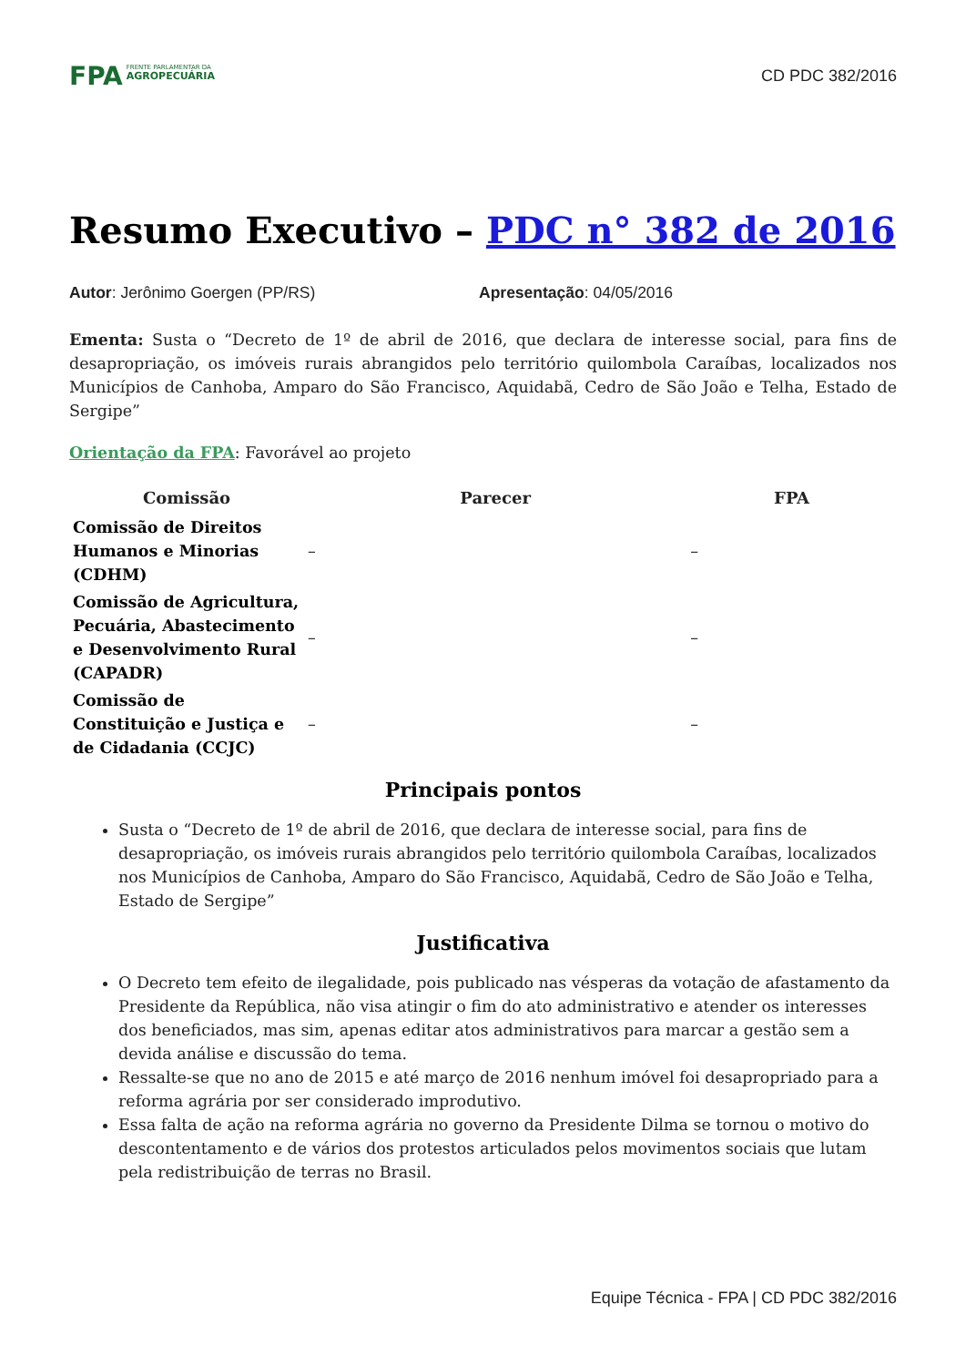FPA
FRENTE PARLAMENTAR DA
AGROPECUÁRIA
CD PDC 382/2016
Resumo Executivo – PDC n° 382 de 2016
Autor: Jerônimo Goergen (PP/RS) Apresentação: 04/05/2016
Ementa: Susta o “Decreto de 1º de abril de 2016, que declara de interesse social, para fins de desapropriação, os imóveis rurais abrangidos pelo território quilombola Caraíbas, localizados nos Municípios de Canhoba, Amparo do São Francisco, Aquidabã, Cedro de São João e Telha, Estado de Sergipe”
Orientação da FPA: Favorável ao projeto
| Comissão | Parecer | FPA |
| --- | --- | --- |
| Comissão de Direitos Humanos e Minorias (CDHM) | – | – |
| Comissão de Agricultura, Pecuária, Abastecimento e Desenvolvimento Rural (CAPADR) | – | – |
| Comissão de Constituição e Justiça e de Cidadania (CCJC) | – | – |
Principais pontos
Susta o “Decreto de 1º de abril de 2016, que declara de interesse social, para fins de desapropriação, os imóveis rurais abrangidos pelo território quilombola Caraíbas, localizados nos Municípios de Canhoba, Amparo do São Francisco, Aquidabã, Cedro de São João e Telha, Estado de Sergipe”
Justificativa
O Decreto tem efeito de ilegalidade, pois publicado nas vésperas da votação de afastamento da Presidente da República, não visa atingir o fim do ato administrativo e atender os interesses dos beneficiados, mas sim, apenas editar atos administrativos para marcar a gestão sem a devida análise e discussão do tema.
Ressalte-se que no ano de 2015 e até março de 2016 nenhum imóvel foi desapropriado para a reforma agrária por ser considerado improdutivo.
Essa falta de ação na reforma agrária no governo da Presidente Dilma se tornou o motivo do descontentamento e de vários dos protestos articulados pelos movimentos sociais que lutam pela redistribuição de terras no Brasil.
Equipe Técnica - FPA | CD PDC 382/2016